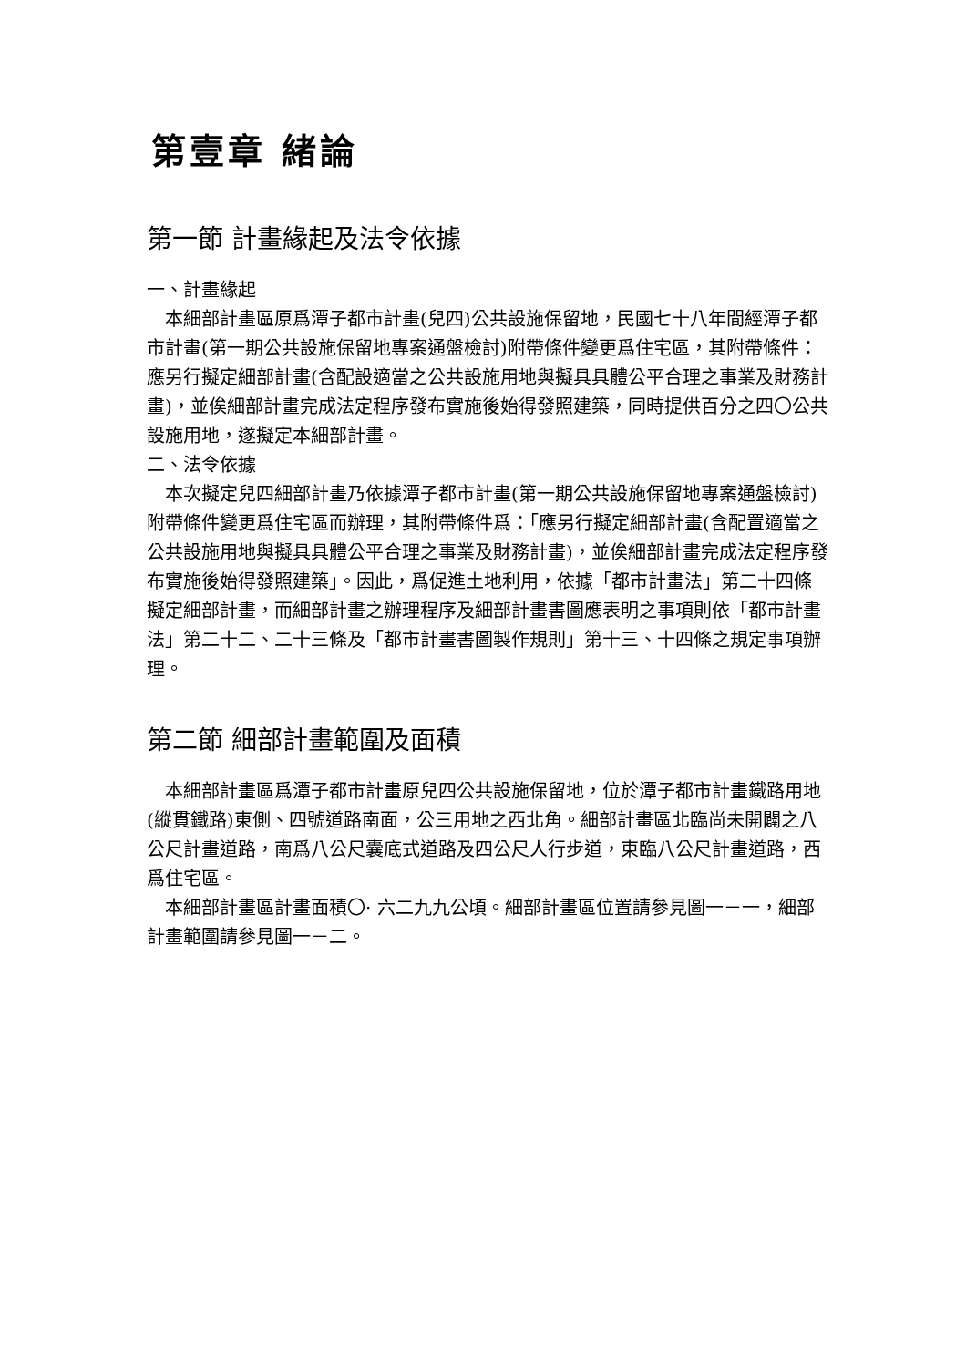第壹章 緒論
第一節 計畫緣起及法令依據
一、計畫緣起
本細部計畫區原爲潭子都市計畫(兒四)公共設施保留地，民國七十八年間經潭子都市計畫(第一期公共設施保留地專案通盤檢討)附帶條件變更爲住宅區，其附帶條件：應另行擬定細部計畫(含配設適當之公共設施用地與擬具具體公平合理之事業及財務計畫)，並俟細部計畫完成法定程序發布實施後始得發照建築，同時提供百分之四〇公共設施用地，遂擬定本細部計畫。
二、法令依據
本次擬定兒四細部計畫乃依據潭子都市計畫(第一期公共設施保留地專案通盤檢討)附帶條件變更爲住宅區而辦理，其附帶條件爲：「應另行擬定細部計畫(含配置適當之公共設施用地與擬具具體公平合理之事業及財務計畫)，並俟細部計畫完成法定程序發布實施後始得發照建築」。因此，爲促進土地利用，依據「都市計畫法」第二十四條擬定細部計畫，而細部計畫之辦理程序及細部計畫書圖應表明之事項則依「都市計畫法」第二十二、二十三條及「都市計畫書圖製作規則」第十三、十四條之規定事項辦理。
第二節 細部計畫範圍及面積
本細部計畫區爲潭子都市計畫原兒四公共設施保留地，位於潭子都市計畫鐵路用地(縱貫鐵路)東側、四號道路南面，公三用地之西北角。細部計畫區北臨尚未開闢之八公尺計畫道路，南爲八公尺囊底式道路及四公尺人行步道，東臨八公尺計畫道路，西爲住宅區。
本細部計畫區計畫面積〇· 六二九九公頃。細部計畫區位置請參見圖一－一，細部計畫範圍請參見圖一－二。